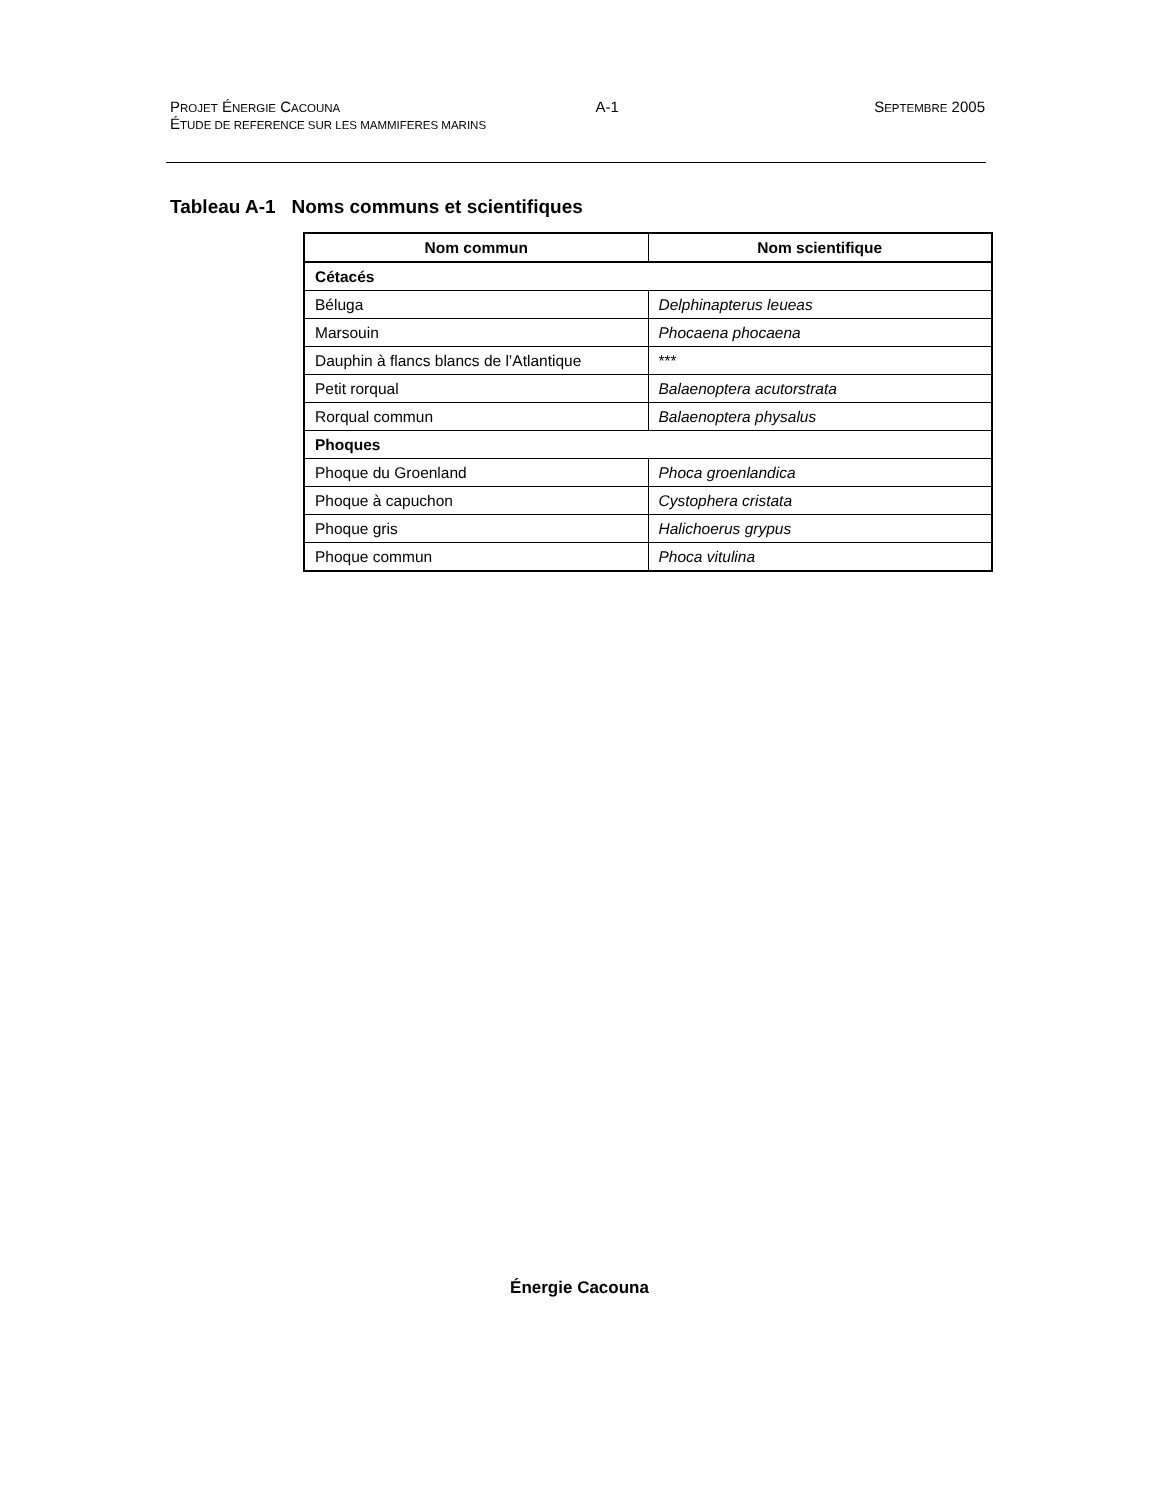PROJET ÉNERGIE CACOUNA A-1 SEPTEMBRE 2005
ÉTUDE DE REFERENCE SUR LES MAMMIFERES MARINS
Tableau A-1 Noms communs et scientifiques
| Nom commun | Nom scientifique |
| --- | --- |
| Cétacés | |
| Béluga | Delphinapterus leueas |
| Marsouin | Phocaena phocaena |
| Dauphin à flancs blancs de l’Atlantique | *** |
| Petit rorqual | Balaenoptera acutorstrata |
| Rorqual commun | Balaenoptera physalus |
| Phoques | |
| Phoque du Groenland | Phoca groenlandica |
| Phoque à capuchon | Cystophera cristata |
| Phoque gris | Halichoerus grypus |
| Phoque commun | Phoca vitulina |
Énergie Cacouna